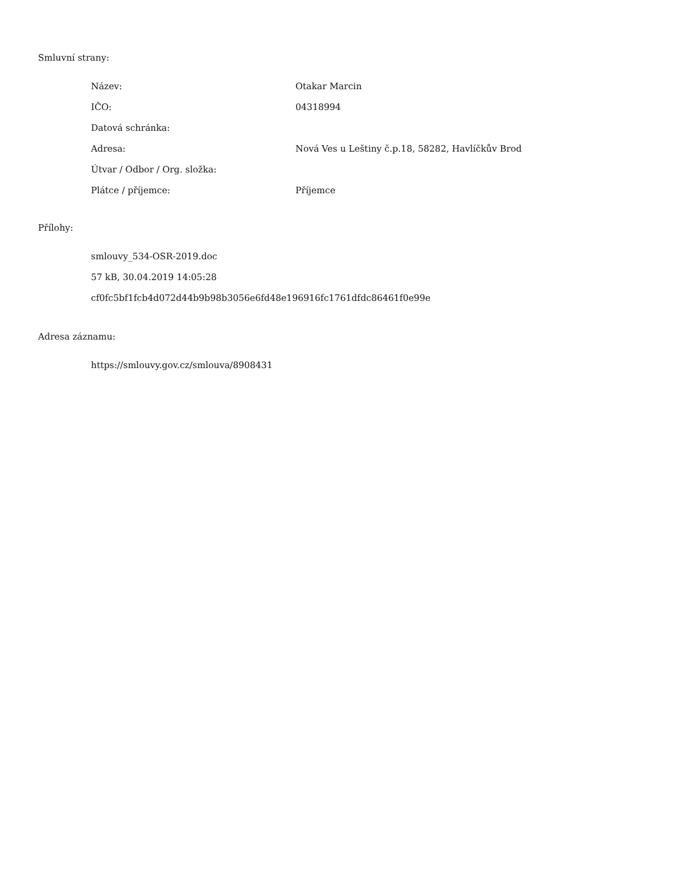Smluvní strany:
| Název: | Otakar Marcin |
| IČO: | 04318994 |
| Datová schránka: | |
| Adresa: | Nová Ves u Leštiny č.p.18, 58282, Havlíčkův Brod |
| Útvar / Odbor / Org. složka: | |
| Plátce / příjemce: | Příjemce |
Přílohy:
smlouvy_534-OSR-2019.doc
57 kB, 30.04.2019 14:05:28
cf0fc5bf1fcb4d072d44b9b98b3056e6fd48e196916fc1761dfdc86461f0e99e
Adresa záznamu:
https://smlouvy.gov.cz/smlouva/8908431